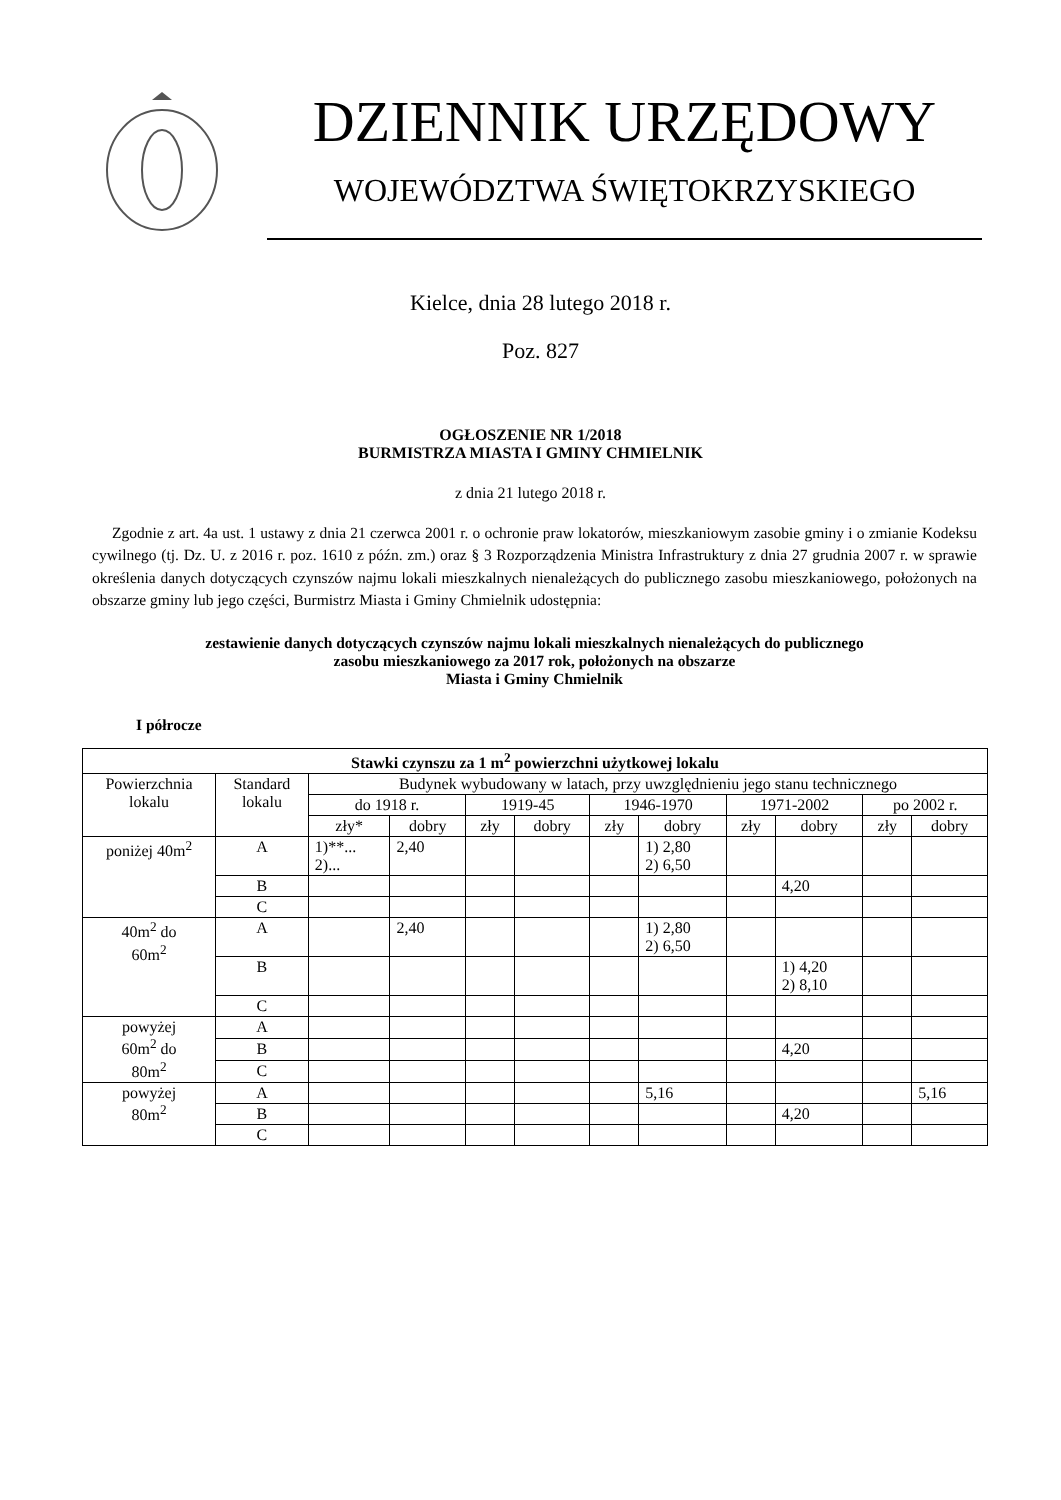DZIENNIK URZĘDOWY
WOJEWÓDZTWA ŚWIĘTOKRZYSKIEGO
Kielce, dnia 28 lutego 2018 r.
Poz. 827
OGŁOSZENIE NR 1/2018
BURMISTRZA MIASTA I GMINY CHMIELNIK
z dnia 21 lutego 2018 r.
Zgodnie z art. 4a ust. 1 ustawy z dnia 21 czerwca 2001 r. o ochronie praw lokatorów, mieszkaniowym zasobie gminy i o zmianie Kodeksu cywilnego (tj. Dz. U. z 2016 r. poz. 1610 z późn. zm.) oraz § 3 Rozporządzenia Ministra Infrastruktury z dnia 27 grudnia 2007 r. w sprawie określenia danych dotyczących czynszów najmu lokali mieszkalnych nienależących do publicznego zasobu mieszkaniowego, położonych na obszarze gminy lub jego części, Burmistrz Miasta i Gminy Chmielnik udostępnia:
zestawienie danych dotyczących czynszów najmu lokali mieszkalnych nienależących do publicznego
zasobu mieszkaniowego za 2017 rok, położonych na obszarze
Miasta i Gminy Chmielnik
I półrocze
| Stawki czynszu za 1 m<sup>2</sup> powierzchni użytkowej lokalu | | | | | | | | | | | |
| --- | --- | --- | --- | --- | --- | --- | --- | --- | --- | --- | --- |
| Powierzchnia lokalu | Standard lokalu | Budynek wybudowany w latach, przy uwzględnieniu jego stanu technicznego | | | | | | | | | |
| | | do 1918 r. | | 1919-45 | | 1946-1970 | | 1971-2002 | | po 2002 r. | |
| | | zły* | dobry | zły | dobry | zły | dobry | zły | dobry | zły | dobry |
| poniżej 40m<sup>2</sup> | A | 1)**... 2)... | 2,40 | | | | 1) 2,80 2) 6,50 | | | | |
| | B | | | | | | | | 4,20 | | |
| | C | | | | | | | | | | |
| 40m<sup>2</sup> do 60m<sup>2</sup> | A | | 2,40 | | | | 1) 2,80 2) 6,50 | | | | |
| | B | | | | | | | | 1) 4,20 2) 8,10 | | |
| | C | | | | | | | | | | |
| powyżej 60m<sup>2</sup> do 80m<sup>2</sup> | A | | | | | | | | | | |
| | B | | | | | | | | 4,20 | | |
| | C | | | | | | | | | | |
| powyżej 80m<sup>2</sup> | A | | | | | | 5,16 | | | | 5,16 |
| | B | | | | | | | | 4,20 | | |
| | C | | | | | | | | | | |